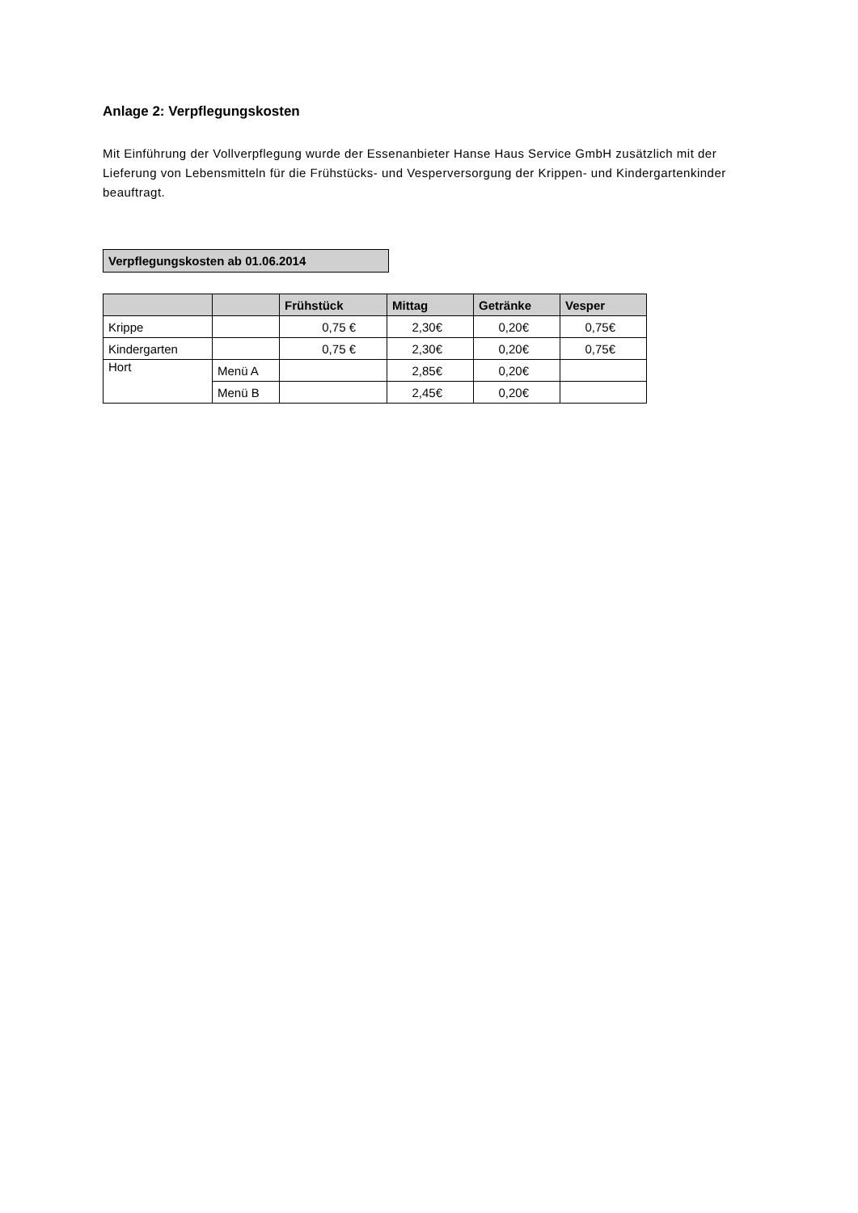Anlage 2: Verpflegungskosten
Mit Einführung der Vollverpflegung wurde der Essenanbieter Hanse Haus Service GmbH zusätzlich mit der Lieferung von Lebensmitteln für die Frühstücks- und Vesperversorgung der Krippen- und Kindergartenkinder beauftragt.
Verpflegungskosten ab 01.06.2014
| | | Frühstück | Mittag | Getränke | Vesper |
| --- | --- | --- | --- | --- | --- |
| Krippe | | 0,75 € | 2,30€ | 0,20€ | 0,75€ |
| Kindergarten | | 0,75 € | 2,30€ | 0,20€ | 0,75€ |
| Hort | Menü A | | 2,85€ | 0,20€ | |
| | Menü B | | 2,45€ | 0,20€ | |